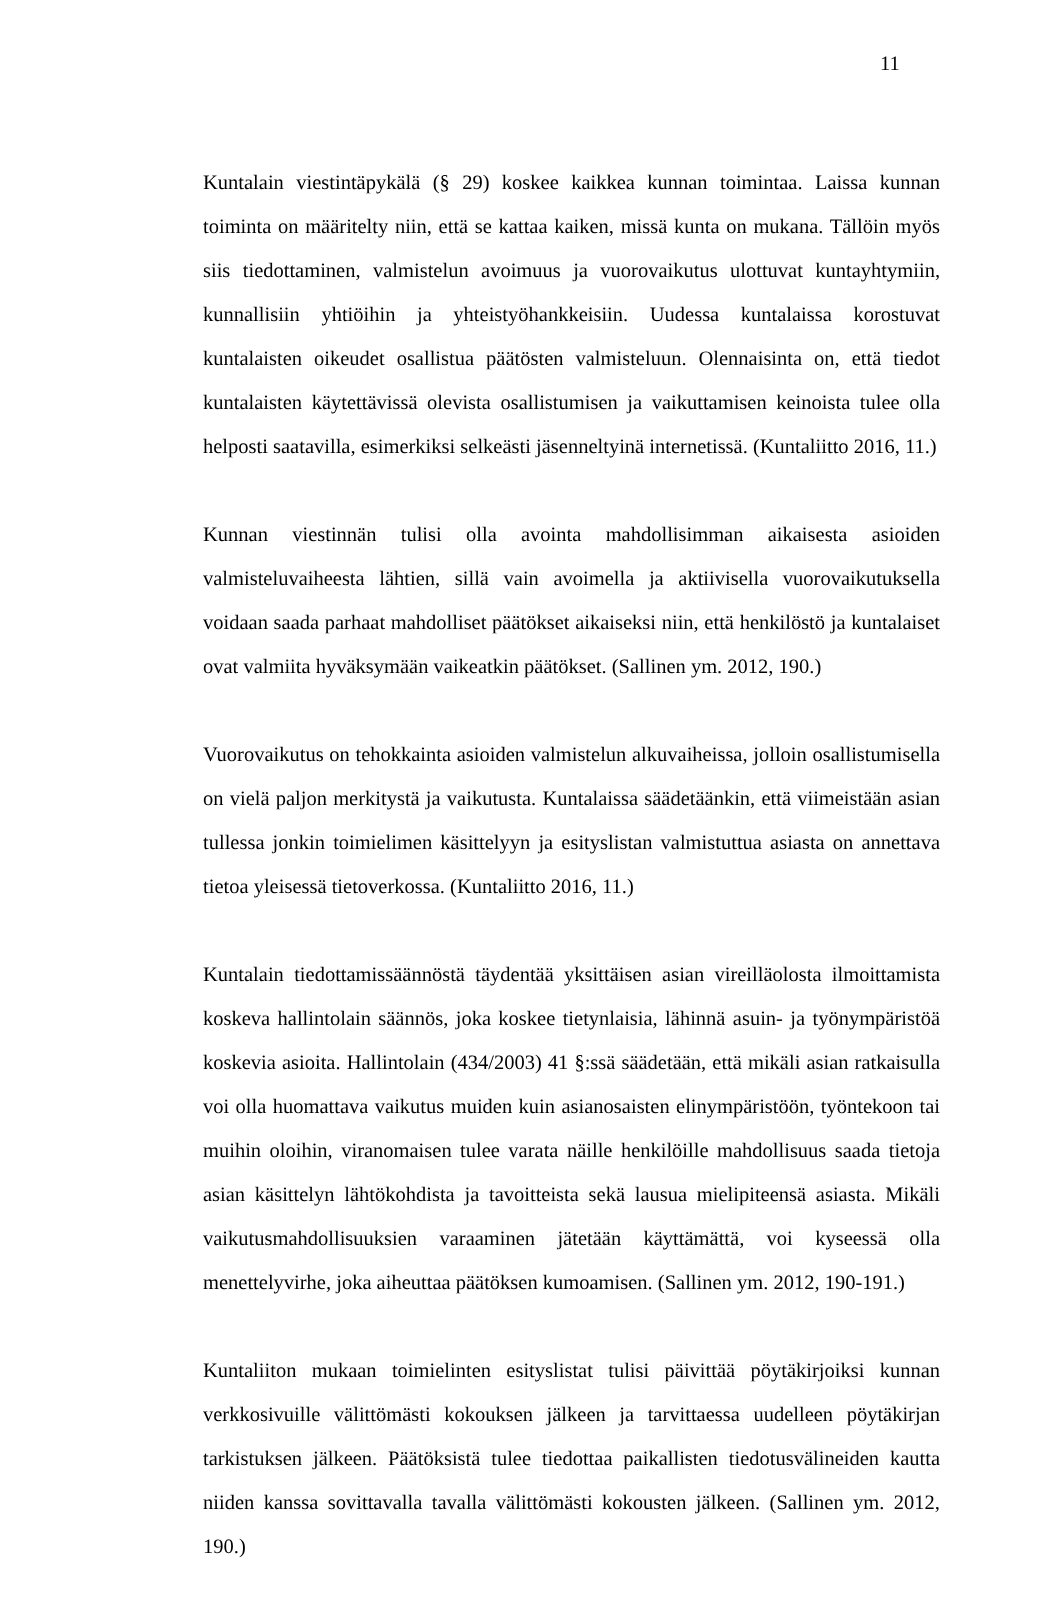11
Kuntalain viestintäpykälä (§ 29) koskee kaikkea kunnan toimintaa. Laissa kunnan toiminta on määritelty niin, että se kattaa kaiken, missä kunta on mukana. Tällöin myös siis tiedottaminen, valmistelun avoimuus ja vuorovaikutus ulottuvat kuntayhtymiin, kunnallisiin yhtiöihin ja yhteistyöhankkeisiin. Uudessa kuntalaissa korostuvat kuntalaisten oikeudet osallistua päätösten valmisteluun. Olennaisinta on, että tiedot kuntalaisten käytettävissä olevista osallistumisen ja vaikuttamisen keinoista tulee olla helposti saatavilla, esimerkiksi selkeästi jäsenneltyinä internetissä. (Kuntaliitto 2016, 11.)
Kunnan viestinnän tulisi olla avointa mahdollisimman aikaisesta asioiden valmisteluvaiheesta lähtien, sillä vain avoimella ja aktiivisella vuorovaikutuksella voidaan saada parhaat mahdolliset päätökset aikaiseksi niin, että henkilöstö ja kuntalaiset ovat valmiita hyväksymään vaikeatkin päätökset. (Sallinen ym. 2012, 190.)
Vuorovaikutus on tehokkainta asioiden valmistelun alkuvaiheissa, jolloin osallistumisella on vielä paljon merkitystä ja vaikutusta. Kuntalaissa säädetäänkin, että viimeistään asian tullessa jonkin toimielimen käsittelyyn ja esityslistan valmistuttua asiasta on annettava tietoa yleisessä tietoverkossa. (Kuntaliitto 2016, 11.)
Kuntalain tiedottamissäännöstä täydentää yksittäisen asian vireilläolosta ilmoittamista koskeva hallintolain säännös, joka koskee tietynlaisia, lähinnä asuin- ja työnympäristöä koskevia asioita. Hallintolain (434/2003) 41 §:ssä säädetään, että mikäli asian ratkaisulla voi olla huomattava vaikutus muiden kuin asianosaisten elinympäristöön, työntekoon tai muihin oloihin, viranomaisen tulee varata näille henkilöille mahdollisuus saada tietoja asian käsittelyn lähtökohdista ja tavoitteista sekä lausua mielipiteensä asiasta. Mikäli vaikutusmahdollisuuksien varaaminen jätetään käyttämättä, voi kyseessä olla menettelyvirhe, joka aiheuttaa päätöksen kumoamisen. (Sallinen ym. 2012, 190-191.)
Kuntaliiton mukaan toimielinten esityslistat tulisi päivittää pöytäkirjoiksi kunnan verkkosivuille välittömästi kokouksen jälkeen ja tarvittaessa uudelleen pöytäkirjan tarkistuksen jälkeen. Päätöksistä tulee tiedottaa paikallisten tiedotusvälineiden kautta niiden kanssa sovittavalla tavalla välittömästi kokousten jälkeen. (Sallinen ym. 2012, 190.)